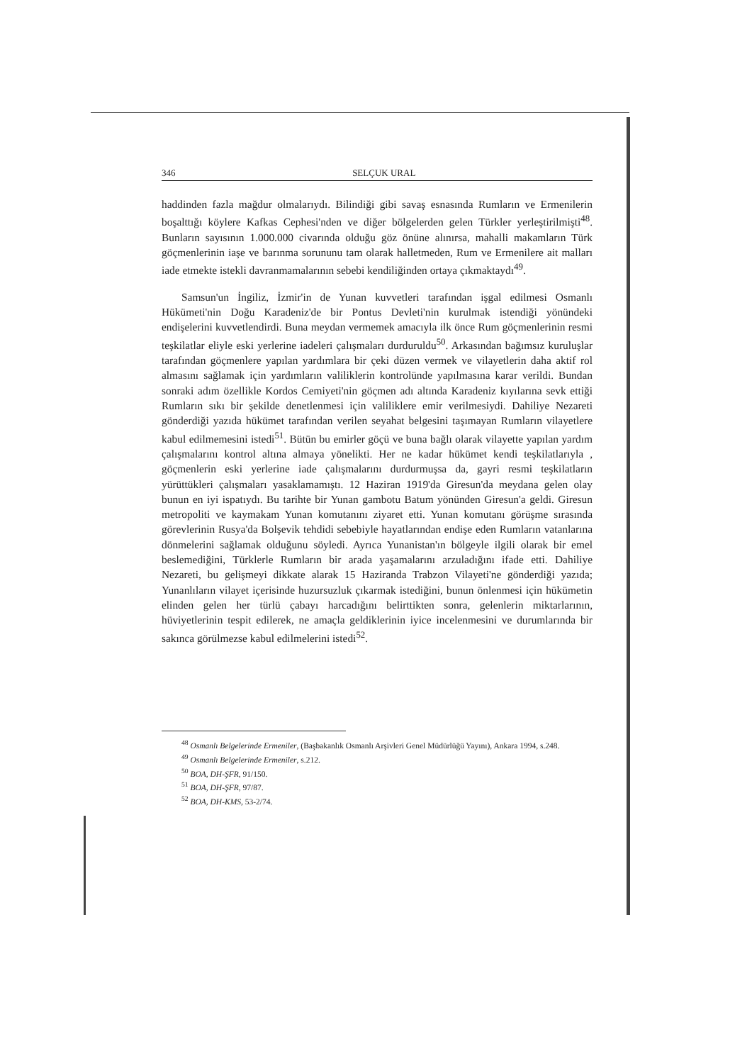346 SELÇUK URAL
haddinden fazla mağdur olmalarıydı. Bilindiği gibi savaş esnasında Rumların ve Ermenilerin boşalttığı köylere Kafkas Cephesi'nden ve diğer bölgelerden gelen Türkler yerleştirilmişti<sup>48</sup>. Bunların sayısının 1.000.000 civarında olduğu göz önüne alınırsa, mahalli makamların Türk göçmenlerinin iaşe ve barınma sorununu tam olarak halletmeden, Rum ve Ermenilere ait malları iade etmekte istekli davranmamalarının sebebi kendiliğinden ortaya çıkmaktaydı<sup>49</sup>.
Samsun'un İngiliz, İzmir'in de Yunan kuvvetleri tarafından işgal edilmesi Osmanlı Hükümeti'nin Doğu Karadeniz'de bir Pontus Devleti'nin kurulmak istendiği yönündeki endişelerini kuvvetlendirdi. Buna meydan vermemek amacıyla ilk önce Rum göçmenlerinin resmi teşkilatlar eliyle eski yerlerine iadeleri çalışmaları durduruldu<sup>50</sup>. Arkasından bağımsız kuruluşlar tarafından göçmenlere yapılan yardımlara bir çeki düzen vermek ve vilayetlerin daha aktif rol almasını sağlamak için yardımların valiliklerin kontrolünde yapılmasına karar verildi. Bundan sonraki adım özellikle Kordos Cemiyeti'nin göçmen adı altında Karadeniz kıyılarına sevk ettiği Rumların sıkı bir şekilde denetlenmesi için valiliklere emir verilmesiydi. Dahiliye Nezareti gönderdiği yazıda hükümet tarafından verilen seyahat belgesini taşımayan Rumların vilayetlere kabul edilmemesini istedi<sup>51</sup>. Bütün bu emirler göçü ve buna bağlı olarak vilayette yapılan yardım çalışmalarını kontrol altına almaya yönelikti. Her ne kadar hükümet kendi teşkilatlarıyla , göçmenlerin eski yerlerine iade çalışmalarını durdurmuşsa da, gayri resmi teşkilatların yürüttükleri çalışmaları yasaklamamıştı. 12 Haziran 1919'da Giresun'da meydana gelen olay bunun en iyi ispatıydı. Bu tarihte bir Yunan gambotu Batum yönünden Giresun'a geldi. Giresun metropoliti ve kaymakam Yunan komutanını ziyaret etti. Yunan komutanı görüşme sırasında görevlerinin Rusya'da Bolşevik tehdidi sebebiyle hayatlarından endişe eden Rumların vatanlarına dönmelerini sağlamak olduğunu söyledi. Ayrıca Yunanistan'ın bölgeyle ilgili olarak bir emel beslemediğini, Türklerle Rumların bir arada yaşamalarını arzuladığını ifade etti. Dahiliye Nezareti, bu gelişmeyi dikkate alarak 15 Haziranda Trabzon Vilayeti'ne gönderdiği yazıda; Yunanlıların vilayet içerisinde huzursuzluk çıkarmak istediğini, bunun önlenmesi için hükümetin elinden gelen her türlü çabayı harcadığını belirttikten sonra, gelenlerin miktarlarının, hüviyetlerinin tespit edilerek, ne amaçla geldiklerinin iyice incelenmesini ve durumlarında bir sakınca görülmezse kabul edilmelerini istedi<sup>52</sup>.
<sup>48</sup> Osmanlı Belgelerinde Ermeniler, (Başbakanlık Osmanlı Arşivleri Genel Müdürlüğü Yayını), Ankara 1994, s.248.
<sup>49</sup> Osmanlı Belgelerinde Ermeniler, s.212.
<sup>50</sup> BOA, DH-ŞFR, 91/150.
<sup>51</sup> BOA, DH-ŞFR, 97/87.
<sup>52</sup> BOA, DH-KMS, 53-2/74.